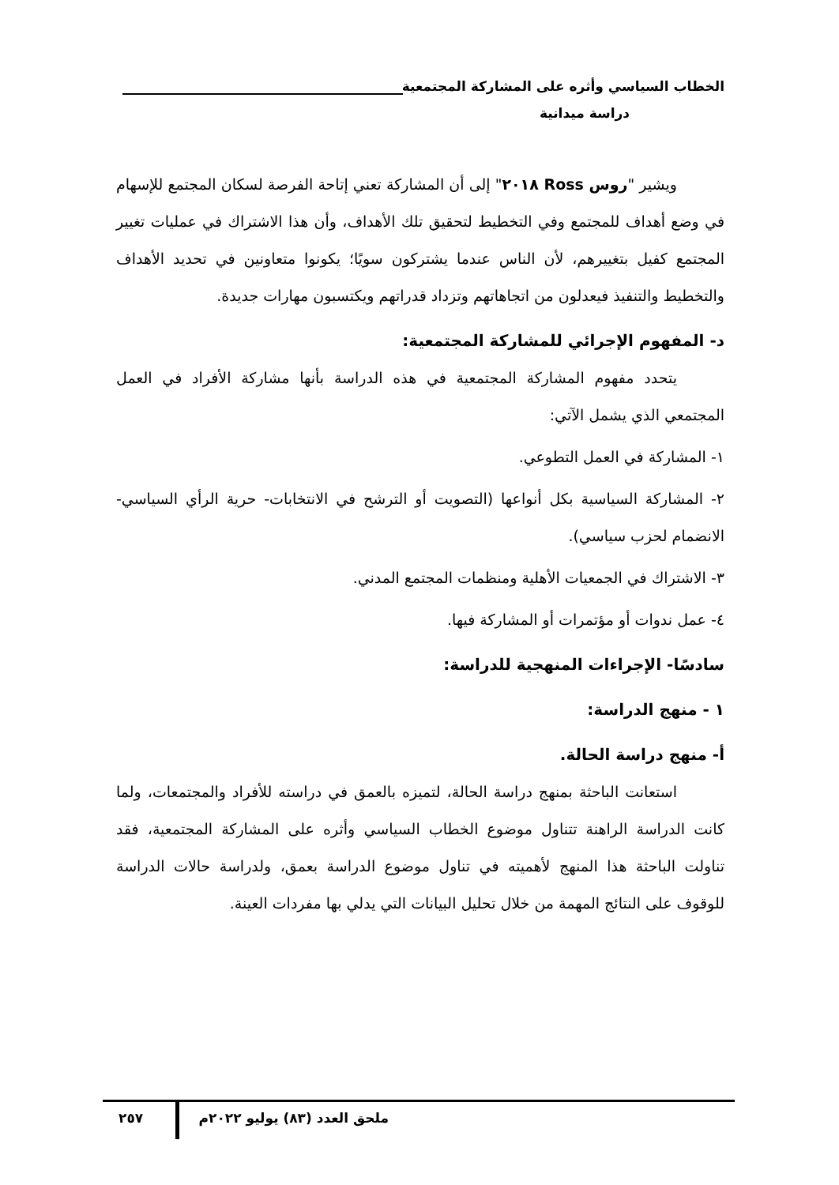الخطاب السياسي وأثره على المشاركة المجتمعية
دراسة ميدانية
ويشير "روس Ross ٢٠١٨" إلى أن المشاركة تعني إتاحة الفرصة لسكان المجتمع للإسهام في وضع أهداف للمجتمع وفي التخطيط لتحقيق تلك الأهداف، وأن هذا الاشتراك في عمليات تغيير المجتمع كفيل بتغييرهم، لأن الناس عندما يشتركون سويًا؛ يكونوا متعاونين في تحديد الأهداف والتخطيط والتنفيذ فيعدلون من اتجاهاتهم وتزداد قدراتهم ويكتسبون مهارات جديدة.
د- المفهوم الإجرائي للمشاركة المجتمعية:
يتحدد مفهوم المشاركة المجتمعية في هذه الدراسة بأنها مشاركة الأفراد في العمل المجتمعي الذي يشمل الآتي:
١- المشاركة في العمل التطوعي.
٢- المشاركة السياسية بكل أنواعها (التصويت أو الترشح في الانتخابات- حرية الرأي السياسي- الانضمام لحزب سياسي).
٣- الاشتراك في الجمعيات الأهلية ومنظمات المجتمع المدني.
٤- عمل ندوات أو مؤتمرات أو المشاركة فيها.
سادسًا- الإجراءات المنهجية للدراسة:
١ - منهج الدراسة:
أ- منهج دراسة الحالة.
استعانت الباحثة بمنهج دراسة الحالة، لتميزه بالعمق في دراسته للأفراد والمجتمعات، ولما كانت الدراسة الراهنة تتناول موضوع الخطاب السياسي وأثره على المشاركة المجتمعية، فقد تناولت الباحثة هذا المنهج لأهميته في تناول موضوع الدراسة بعمق، ولدراسة حالات الدراسة للوقوف على النتائج المهمة من خلال تحليل البيانات التي يدلي بها مفردات العينة.
ملحق العدد (٨٣) يوليو ٢٠٢٢م ٢٥٧